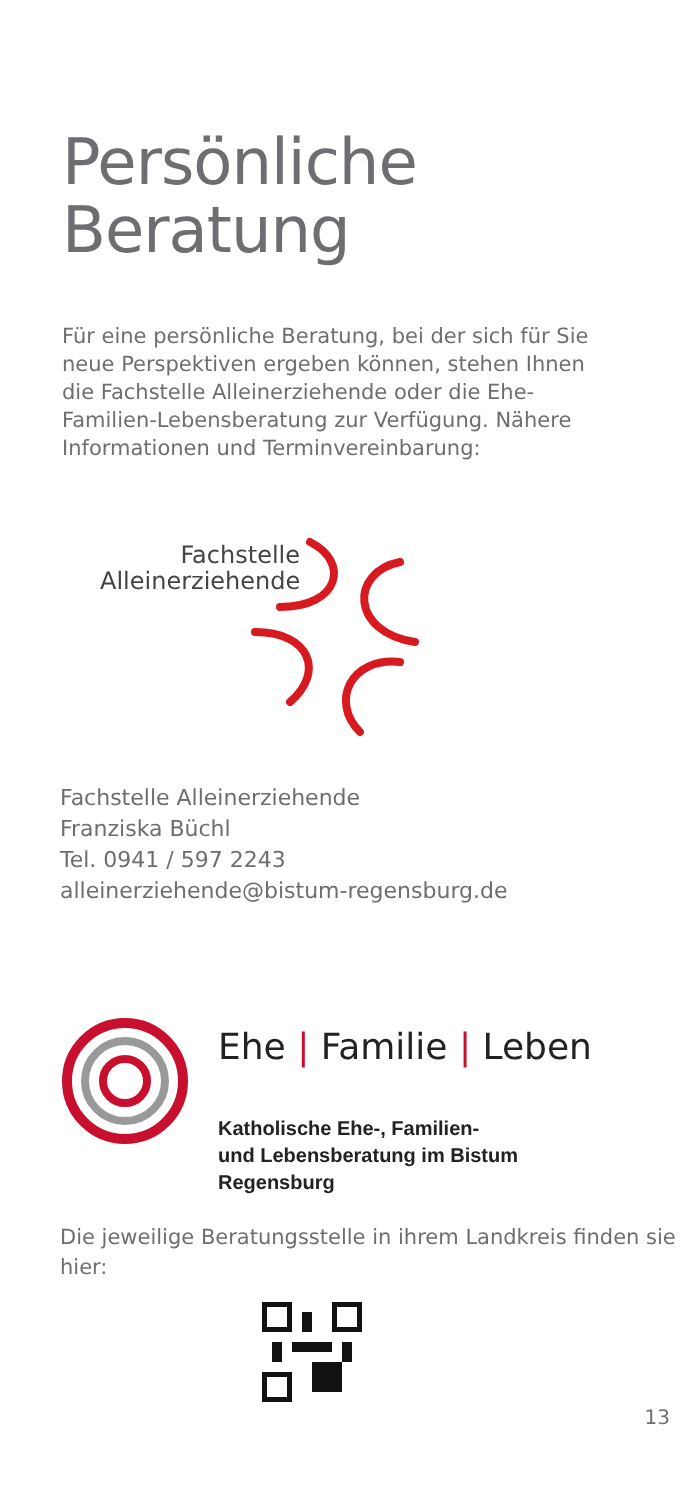Persönliche
Beratung
Für eine persönliche Beratung, bei der sich für Sie neue Perspektiven ergeben können, stehen Ihnen die Fachstelle Alleinerziehende oder die Ehe-Familien-Lebensberatung zur Verfügung. Nähere Informationen und Terminvereinbarung:
Fachstelle
Alleinerziehende
Fachstelle Alleinerziehende
Franziska Büchl
Tel. 0941 / 597 2243
alleinerziehende@bistum-regensburg.de
Ehe | Familie | Leben
Katholische Ehe-, Familien-
und Lebensberatung im Bistum
Regensburg
Die jeweilige Beratungsstelle in ihrem Landkreis finden sie hier:
13